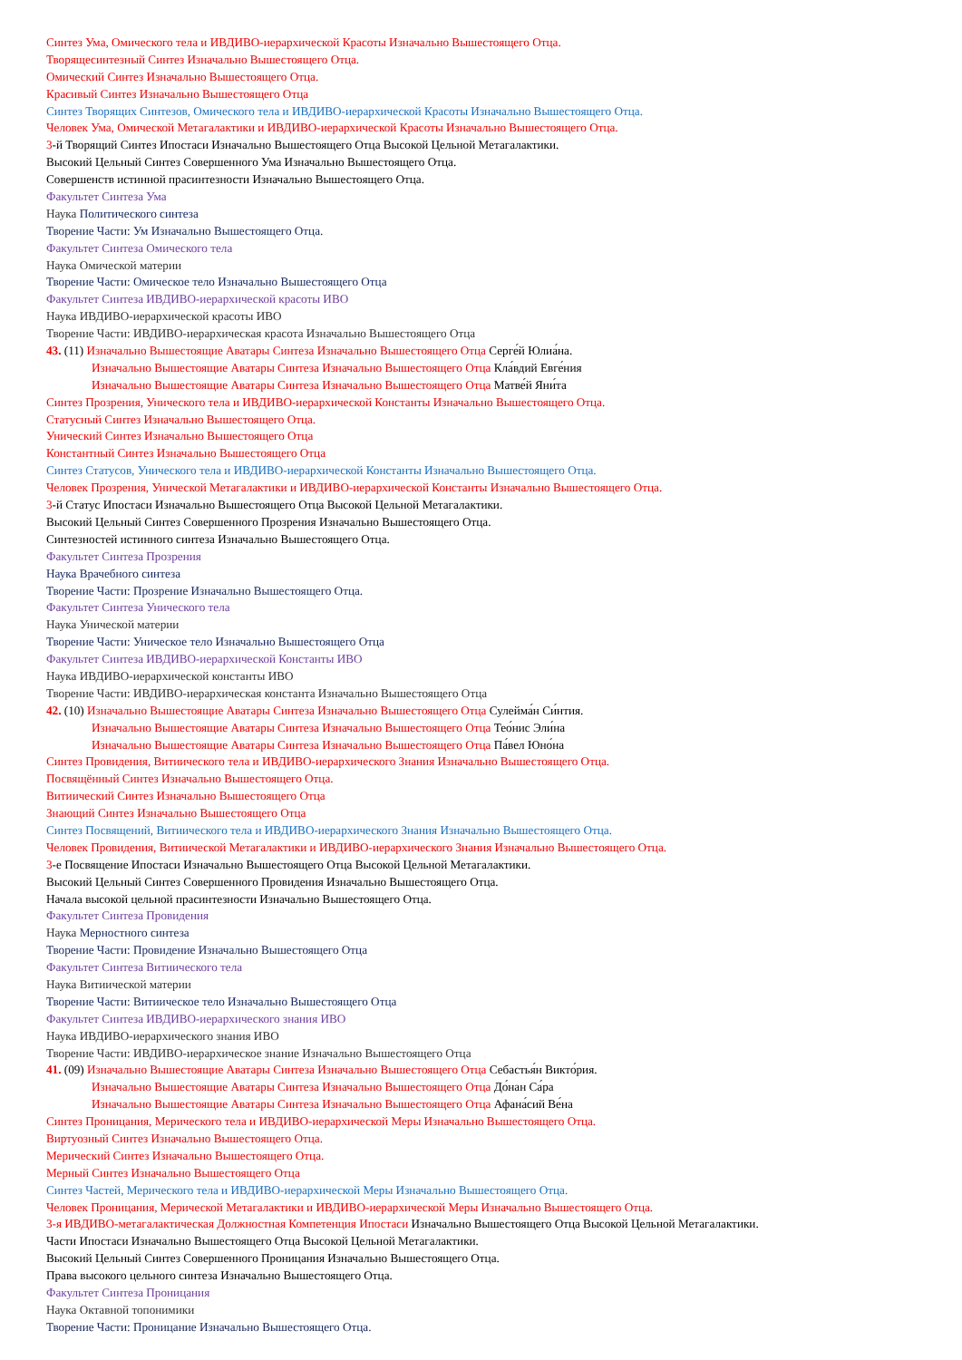Синтез Ума, Омического тела и ИВДИВО-иерархической Красоты Изначально Вышестоящего Отца.
Творящесинтезный Синтез Изначально Вышестоящего Отца.
Омический Синтез Изначально Вышестоящего Отца.
Красивый Синтез Изначально Вышестоящего Отца
Синтез Творящих Синтезов, Омического тела и ИВДИВО-иерархической Красоты Изначально Вышестоящего Отца.
Человек Ума, Омической Метагалактики и ИВДИВО-иерархической Красоты Изначально Вышестоящего Отца.
3-й Творящий Синтез Ипостаси Изначально Вышестоящего Отца Высокой Цельной Метагалактики.
Высокий Цельный Синтез Совершенного Ума Изначально Вышестоящего Отца.
Совершенств истинной прасинтезности Изначально Вышестоящего Отца.
Факультет Синтеза Ума
Наука Политического синтеза
Творение Части: Ум Изначально Вышестоящего Отца.
Факультет Синтеза Омического тела
Наука Омической материи
Творение Части: Омическое тело Изначально Вышестоящего Отца
Факультет Синтеза ИВДИВО-иерархической красоты ИВО
Наука ИВДИВО-иерархической красоты ИВО
Творение Части: ИВДИВО-иерархическая красота Изначально Вышестоящего Отца
43. (11) Изначально Вышестоящие Аватары Синтеза Изначально Вышестоящего Отца Серге́й Юлиа́на.
Изначально Вышестоящие Аватары Синтеза Изначально Вышестоящего Отца Кла́вдий Евге́ния
Изначально Вышестоящие Аватары Синтеза Изначально Вышестоящего Отца Матве́й Яни́та
Синтез Прозрения, Унического тела и ИВДИВО-иерархической Константы Изначально Вышестоящего Отца.
Статусный Синтез Изначально Вышестоящего Отца.
Унический Синтез Изначально Вышестоящего Отца
Константный Синтез Изначально Вышестоящего Отца
Синтез Статусов, Унического тела и ИВДИВО-иерархической Константы Изначально Вышестоящего Отца.
Человек Прозрения, Унической Метагалактики и ИВДИВО-иерархической Константы Изначально Вышестоящего Отца.
3-й Статус Ипостаси Изначально Вышестоящего Отца Высокой Цельной Метагалактики.
Высокий Цельный Синтез Совершенного Прозрения Изначально Вышестоящего Отца.
Синтезностей истинного синтеза Изначально Вышестоящего Отца.
Факультет Синтеза Прозрения
Наука Врачебного синтеза
Творение Части: Прозрение Изначально Вышестоящего Отца.
Факультет Синтеза Унического тела
Наука Унической материи
Творение Части: Уническое тело Изначально Вышестоящего Отца
Факультет Синтеза ИВДИВО-иерархической Константы ИВО
Наука ИВДИВО-иерархической константы ИВО
Творение Части: ИВДИВО-иерархическая константа Изначально Вышестоящего Отца
42. (10) Изначально Вышестоящие Аватары Синтеза Изначально Вышестоящего Отца Сулейма́н Си́нтия.
Изначально Вышестоящие Аватары Синтеза Изначально Вышестоящего Отца Тео́нис Эли́на
Изначально Вышестоящие Аватары Синтеза Изначально Вышестоящего Отца Па́вел Юно́на
Синтез Провидения, Витиического тела и ИВДИВО-иерархического Знания Изначально Вышестоящего Отца.
Посвящённый Синтез Изначально Вышестоящего Отца.
Витиический Синтез Изначально Вышестоящего Отца
Знающий Синтез Изначально Вышестоящего Отца
Синтез Посвящений, Витиического тела и ИВДИВО-иерархического Знания Изначально Вышестоящего Отца.
Человек Провидения, Витиической Метагалактики и ИВДИВО-иерархического Знания Изначально Вышестоящего Отца.
3-е Посвящение Ипостаси Изначально Вышестоящего Отца Высокой Цельной Метагалактики.
Высокий Цельный Синтез Совершенного Провидения Изначально Вышестоящего Отца.
Начала высокой цельной прасинтезности Изначально Вышестоящего Отца.
Факультет Синтеза Провидения
Наука Мерностного синтеза
Творение Части: Провидение Изначально Вышестоящего Отца
Факультет Синтеза Витиического тела
Наука Витиической материи
Творение Части: Витиическое тело Изначально Вышестоящего Отца
Факультет Синтеза ИВДИВО-иерархического знания ИВО
Наука ИВДИВО-иерархического знания ИВО
Творение Части: ИВДИВО-иерархическое знание Изначально Вышестоящего Отца
41. (09) Изначально Вышестоящие Аватары Синтеза Изначально Вышестоящего Отца Себастья́н Викто́рия.
Изначально Вышестоящие Аватары Синтеза Изначально Вышестоящего Отца До́нан Са́ра
Изначально Вышестоящие Аватары Синтеза Изначально Вышестоящего Отца Афана́сий Ве́на
Синтез Проницания, Мерического тела и ИВДИВО-иерархической Меры Изначально Вышестоящего Отца.
Виртуозный Синтез Изначально Вышестоящего Отца.
Мерический Синтез Изначально Вышестоящего Отца.
Мерный Синтез Изначально Вышестоящего Отца
Синтез Частей, Мерического тела и ИВДИВО-иерархической Меры Изначально Вышестоящего Отца.
Человек Проницания, Мерической Метагалактики и ИВДИВО-иерархической Меры Изначально Вышестоящего Отца.
3-я ИВДИВО-метагалактическая Должностная Компетенция Ипостаси Изначально Вышестоящего Отца Высокой Цельной Метагалактики.
Части Ипостаси Изначально Вышестоящего Отца Высокой Цельной Метагалактики.
Высокий Цельный Синтез Совершенного Проницания Изначально Вышестоящего Отца.
Права высокого цельного синтеза Изначально Вышестоящего Отца.
Факультет Синтеза Проницания
Наука Октавной топонимики
Творение Части: Проницание Изначально Вышестоящего Отца.